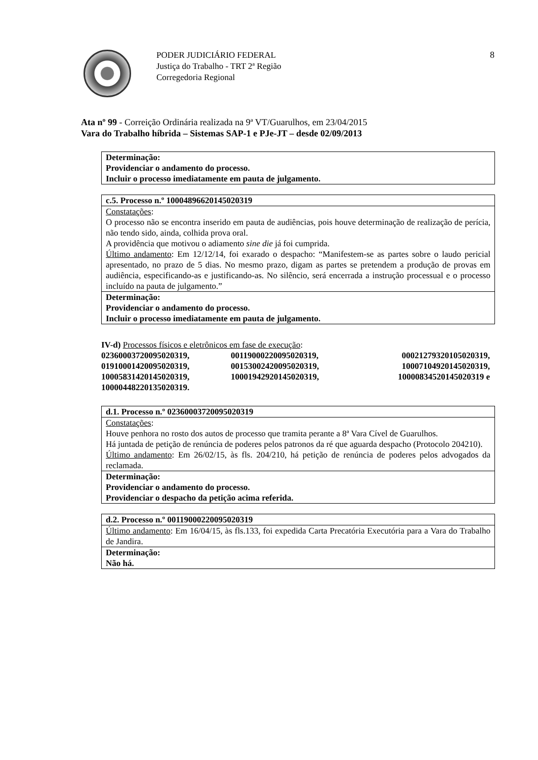PODER JUDICIÁRIO FEDERAL
Justiça do Trabalho - TRT 2ª Região
Corregedoria Regional
8
Ata nº 99 - Correição Ordinária realizada na 9ª VT/Guarulhos, em 23/04/2015
Vara do Trabalho híbrida – Sistemas SAP-1 e PJe-JT – desde 02/09/2013
| Determinação: Providenciar o andamento do processo. Incluir o processo imediatamente em pauta de julgamento. |
| c.5. Processo n.º 10004896620145020319 |
| Constatações : O processo não se encontra inserido em pauta de audiências, pois houve determinação de realização de perícia, não tendo sido, ainda, colhida prova oral. A providência que motivou o adiamento sine die já foi cumprida. Último andamento : Em 12/12/14, foi exarado o despacho: “Manifestem-se as partes sobre o laudo pericial apresentado, no prazo de 5 dias. No mesmo prazo, digam as partes se pretendem a produção de provas em audiência, especificando-as e justificando-as. No silêncio, será encerrada a instrução processual e o processo incluído na pauta de julgamento.” |
| Determinação: Providenciar o andamento do processo. Incluir o processo imediatamente em pauta de julgamento. |
IV-d) Processos físicos e eletrônicos em fase de execução:
02360003720095020319, 00119000220095020319, 00021279320105020319, 01910001420095020319, 00153002420095020319, 10007104920145020319, 10005831420145020319, 10001942920145020319, 10000834520145020319 e 10000448220135020319.
| d.1. Processo n.º 02360003720095020319 |
| Constatações : Houve penhora no rosto dos autos de processo que tramita perante a 8ª Vara Cível de Guarulhos. Há juntada de petição de renúncia de poderes pelos patronos da ré que aguarda despacho (Protocolo 204210). Último andamento : Em 26/02/15, às fls. 204/210, há petição de renúncia de poderes pelos advogados da reclamada. |
| Determinação: Providenciar o andamento do processo. Providenciar o despacho da petição acima referida. |
| d.2. Processo n.º 00119000220095020319 |
| Último andamento : Em 16/04/15, às fls.133, foi expedida Carta Precatória Executória para a Vara do Trabalho de Jandira. |
| Determinação: Não há. |